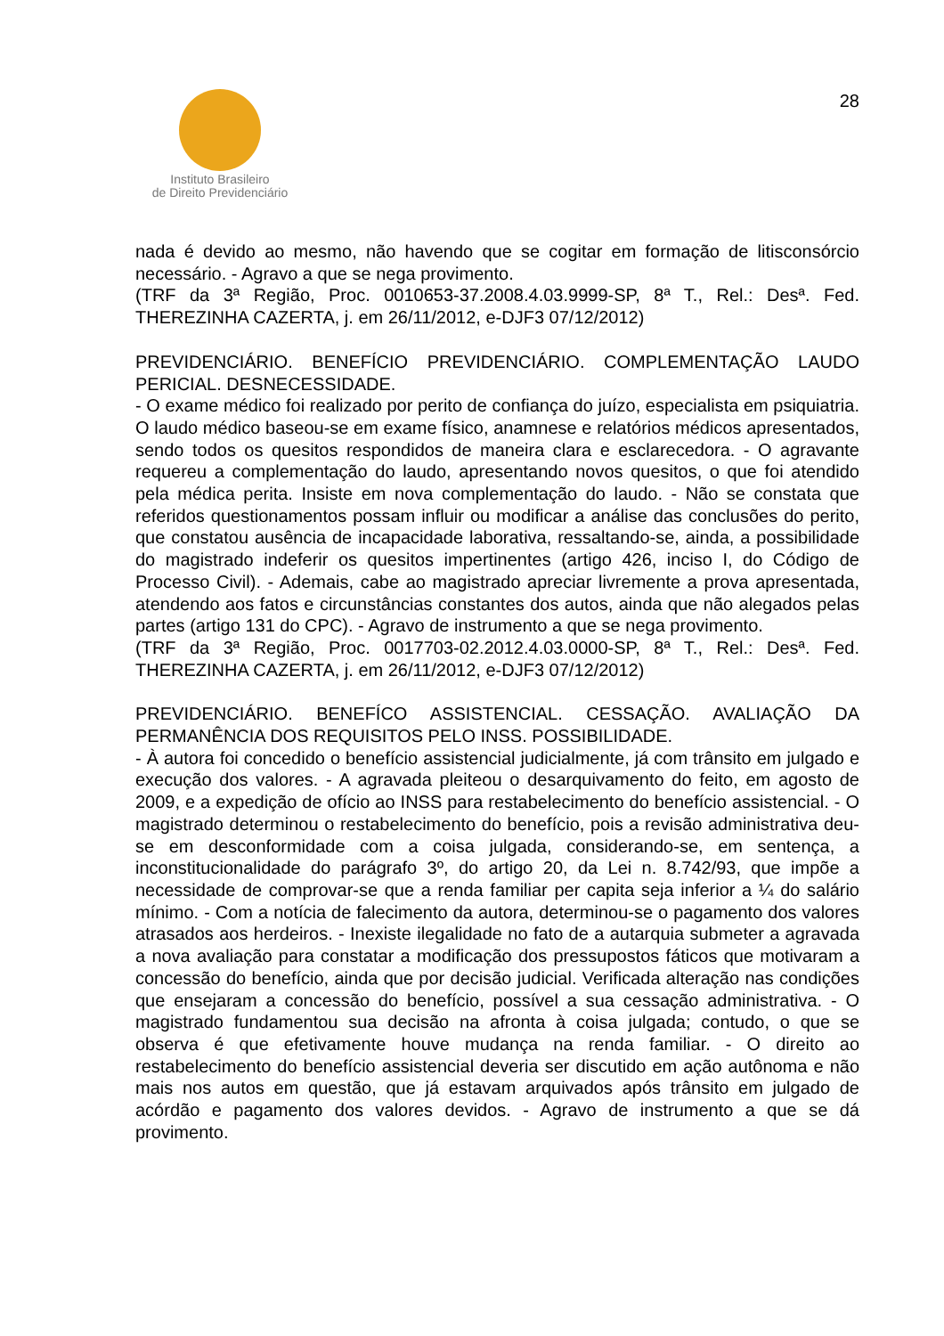Instituto Brasileiro
de Direito Previdenciário
28
nada é devido ao mesmo, não havendo que se cogitar em formação de litisconsórcio necessário. - Agravo a que se nega provimento.
(TRF da 3ª Região, Proc. 0010653-37.2008.4.03.9999-SP, 8ª T., Rel.: Desª. Fed. THEREZINHA CAZERTA, j. em 26/11/2012, e-DJF3 07/12/2012)
PREVIDENCIÁRIO. BENEFÍCIO PREVIDENCIÁRIO. COMPLEMENTAÇÃO LAUDO PERICIAL. DESNECESSIDADE.
- O exame médico foi realizado por perito de confiança do juízo, especialista em psiquiatria. O laudo médico baseou-se em exame físico, anamnese e relatórios médicos apresentados, sendo todos os quesitos respondidos de maneira clara e esclarecedora. - O agravante requereu a complementação do laudo, apresentando novos quesitos, o que foi atendido pela médica perita. Insiste em nova complementação do laudo. - Não se constata que referidos questionamentos possam influir ou modificar a análise das conclusões do perito, que constatou ausência de incapacidade laborativa, ressaltando-se, ainda, a possibilidade do magistrado indeferir os quesitos impertinentes (artigo 426, inciso I, do Código de Processo Civil). - Ademais, cabe ao magistrado apreciar livremente a prova apresentada, atendendo aos fatos e circunstâncias constantes dos autos, ainda que não alegados pelas partes (artigo 131 do CPC). - Agravo de instrumento a que se nega provimento.
(TRF da 3ª Região, Proc. 0017703-02.2012.4.03.0000-SP, 8ª T., Rel.: Desª. Fed. THEREZINHA CAZERTA, j. em 26/11/2012, e-DJF3 07/12/2012)
PREVIDENCIÁRIO. BENEFÍCO ASSISTENCIAL. CESSAÇÃO. AVALIAÇÃO DA PERMANÊNCIA DOS REQUISITOS PELO INSS. POSSIBILIDADE.
- À autora foi concedido o benefício assistencial judicialmente, já com trânsito em julgado e execução dos valores. - A agravada pleiteou o desarquivamento do feito, em agosto de 2009, e a expedição de ofício ao INSS para restabelecimento do benefício assistencial. - O magistrado determinou o restabelecimento do benefício, pois a revisão administrativa deu-se em desconformidade com a coisa julgada, considerando-se, em sentença, a inconstitucionalidade do parágrafo 3º, do artigo 20, da Lei n. 8.742/93, que impõe a necessidade de comprovar-se que a renda familiar per capita seja inferior a ¼ do salário mínimo. - Com a notícia de falecimento da autora, determinou-se o pagamento dos valores atrasados aos herdeiros. - Inexiste ilegalidade no fato de a autarquia submeter a agravada a nova avaliação para constatar a modificação dos pressupostos fáticos que motivaram a concessão do benefício, ainda que por decisão judicial. Verificada alteração nas condições que ensejaram a concessão do benefício, possível a sua cessação administrativa. - O magistrado fundamentou sua decisão na afronta à coisa julgada; contudo, o que se observa é que efetivamente houve mudança na renda familiar. - O direito ao restabelecimento do benefício assistencial deveria ser discutido em ação autônoma e não mais nos autos em questão, que já estavam arquivados após trânsito em julgado de acórdão e pagamento dos valores devidos. - Agravo de instrumento a que se dá provimento.